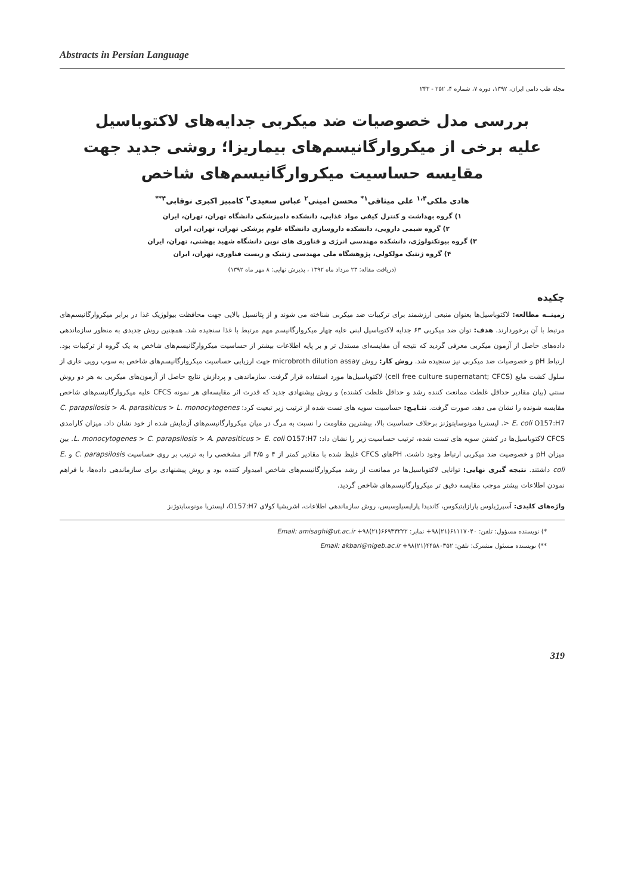Abstracts in Persian Language
مجله طب دامی ایران، ۱۳۹۲، دوره ۷، شماره ۴، ۲۵۲ - ۲۴۳
بررسی مدل خصوصیات ضد میکربی جدایه‌های لاکتوباسیل علیه برخی از میکروارگانیسم‌های بیماریزا؛ روشی جدید جهت مقایسه حساسیت میکروارگانیسم‌های شاخص
هادی ملکی<sup>۱،۴</sup> علی میثاقی<sup>۱*</sup> محسن امینی<sup>۲</sup> عباس سعیدی<sup>۳</sup> کامبیز اکبری نوقابی<sup>۴**</sup>
۱) گروه بهداشت و کنترل کیفی مواد غذایی، دانشکده دامپزشکی دانشگاه تهران، تهران، ایران
۲) گروه شیمی دارویی، دانشکده داروسازی دانشگاه علوم پزشکی تهران، تهران، ایران
۳) گروه بیوتکنولوژی، دانشکده مهندسی انرژی و فناوری های نوین دانشگاه شهید بهشتی، تهران، ایران
۴) گروه ژنتیک مولکولی، پژوهشگاه ملی مهندسی ژنتیک و زیست فناوری، تهران، ایران
(دریافت مقاله: ۲۳ مرداد ماه ۱۳۹۲ ، پذیرش نهایی: ۸ مهر ماه ۱۳۹۲)
چکیده
زمینــه مطالعه: لاکتوباسیل‌ها بعنوان منبعی ارزشمند برای ترکیبات ضد میکربی شناخته می شوند و از پتانسیل بالایی جهت محافظت بیولوژیک غذا در برابر میکروارگانیسم‌های مرتبط با آن برخوردارند. هدف: توان ضد میکربی ۶۳ جدایه لاکتوباسیل لبنی علیه چهار میکروارگانیسم مهم مرتبط با غذا سنجیده شد. همچنین روش جدیدی به منظور سازماندهی داده‌های حاصل از آزمون میکربی معرفی گردید که نتیجه آن مقایسه‌ای مستدل تر و بر پایه اطلاعات بیشتر از حساسیت میکروارگانیسم‌های شاخص به یک گروه از ترکیبات بود. ارتباط pH و خصوصیات ضد میکربی نیز سنجیده شد. روش کار: روش microbroth dilution assay جهت ارزیابی حساسیت میکروارگانیسم‌های شاخص به سوپ رویی عاری از سلول کشت مایع (cell free culture supernatant; CFCS) لاکتوباسیل‌ها مورد استفاده قرار گرفت. سازماندهی و پردازش نتایج حاصل از آزمون‌های میکربی به هر دو روش سنتی (بیان مقادیر حداقل غلظت ممانعت کننده رشد و حداقل غلظت کشنده) و روش پیشنهادی جدید که قدرت اثر مقایسه‌ای هر نمونه CFCS علیه میکروارگانیسم‌های شاخص مقایسه شونده را نشان می دهد، صورت گرفت. نتـایـج: حساسیت سویه های تست شده از ترتیب زیر تبعیت کرد: C. parapsilosis > A. parasiticus > L. monocytogenes > E. coli O157:H7. لیستریا مونوسایتوژنز برخلاف حساسیت بالا، بیشترین مقاومت را نسبت به مرگ در میان میکروارگانیسم‌های آزمایش شده از خود نشان داد. میزان کارامدی CFCS لاکتوباسیل‌ها در کشتن سویه های تست شده، ترتیب حساسیت زیر را نشان داد: L. monocytogenes > C. parapsilosis > A. parasiticus > E. coli O157:H7. بین میزان pH و خصوصیت ضد میکربی ارتباط وجود داشت. PHهای CFCS غلیظ شده با مقادیر کمتر از ۴ و ۴/۵ اثر مشخصی را به ترتیب بر روی حساسیت C. parapsilosis و E. coli داشتند. نتیجه گیری نهایی: توانایی لاکتوباسیل‌ها در ممانعت از رشد میکروارگانیسم‌های شاخص امیدوار کننده بود و روش پیشنهادی برای سازماندهی داده‌ها، با فراهم نمودن اطلاعات بیشتر موجب مقایسه دقیق تر میکروارگانیسم‌های شاخص گردید.
واژه‌های کلیدی: آسپرژیلوس پارازایتیکوس، کاندیدا پاراپسیلوسیس، روش سازماندهی اطلاعات، اشریشیا کولای O157:H7، لیستریا مونوسایتوژنز
*) نویسنده مسؤول: تلفن: ۶۱۱۱۷۰۴۰(۲۱)۹۸+ نمابر: ۶۶۹۳۳۲۲۲(۲۱)۹۸+ Email: amisaghi@ut.ac.ir
**) نویسنده مسئول مشترک: تلفن: ۴۴۵۸۰۳۵۲(۲۱)۹۸+ Email: akbari@nigeb.ac.ir
319